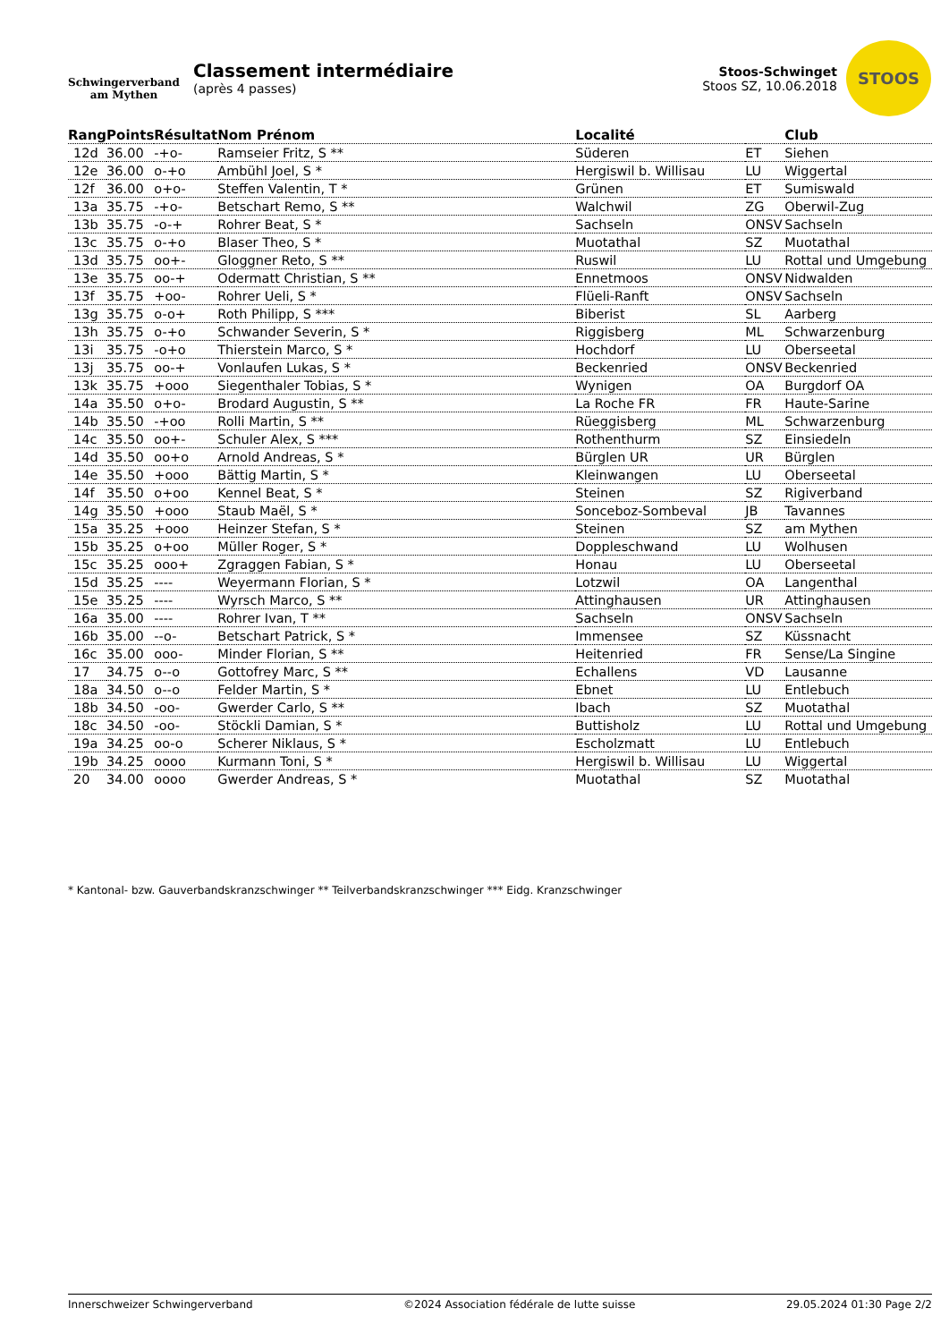Schwingerverband
am Mythen
Classement intermédiaire
(après 4 passes)
Stoos-Schwinget
Stoos SZ, 10.06.2018
STOOS
| Rang | Points | Résultat | Nom Prénom | Localité | | Club |
| --- | --- | --- | --- | --- | --- | --- |
| 12d | 36.00 | -+o- | Ramseier Fritz, S ** | Süderen | ET | Siehen |
| 12e | 36.00 | o-+o | Ambühl Joel, S * | Hergiswil b. Willisau | LU | Wiggertal |
| 12f | 36.00 | o+o- | Steffen Valentin, T * | Grünen | ET | Sumiswald |
| 13a | 35.75 | -+o- | Betschart Remo, S ** | Walchwil | ZG | Oberwil-Zug |
| 13b | 35.75 | -o-+ | Rohrer Beat, S * | Sachseln | ONSV | Sachseln |
| 13c | 35.75 | o-+o | Blaser Theo, S * | Muotathal | SZ | Muotathal |
| 13d | 35.75 | oo+- | Gloggner Reto, S ** | Ruswil | LU | Rottal und Umgebung |
| 13e | 35.75 | oo-+ | Odermatt Christian, S ** | Ennetmoos | ONSV | Nidwalden |
| 13f | 35.75 | +oo- | Rohrer Ueli, S * | Flüeli-Ranft | ONSV | Sachseln |
| 13g | 35.75 | o-o+ | Roth Philipp, S *** | Biberist | SL | Aarberg |
| 13h | 35.75 | o-+o | Schwander Severin, S * | Riggisberg | ML | Schwarzenburg |
| 13i | 35.75 | -o+o | Thierstein Marco, S * | Hochdorf | LU | Oberseetal |
| 13j | 35.75 | oo-+ | Vonlaufen Lukas, S * | Beckenried | ONSV | Beckenried |
| 13k | 35.75 | +ooo | Siegenthaler Tobias, S * | Wynigen | OA | Burgdorf OA |
| 14a | 35.50 | o+o- | Brodard Augustin, S ** | La Roche FR | FR | Haute-Sarine |
| 14b | 35.50 | -+oo | Rolli Martin, S ** | Rüeggisberg | ML | Schwarzenburg |
| 14c | 35.50 | oo+- | Schuler Alex, S *** | Rothenthurm | SZ | Einsiedeln |
| 14d | 35.50 | oo+o | Arnold Andreas, S * | Bürglen UR | UR | Bürglen |
| 14e | 35.50 | +ooo | Bättig Martin, S * | Kleinwangen | LU | Oberseetal |
| 14f | 35.50 | o+oo | Kennel Beat, S * | Steinen | SZ | Rigiverband |
| 14g | 35.50 | +ooo | Staub Maël, S * | Sonceboz-Sombeval | JB | Tavannes |
| 15a | 35.25 | +ooo | Heinzer Stefan, S * | Steinen | SZ | am Mythen |
| 15b | 35.25 | o+oo | Müller Roger, S * | Doppleschwand | LU | Wolhusen |
| 15c | 35.25 | ooo+ | Zgraggen Fabian, S * | Honau | LU | Oberseetal |
| 15d | 35.25 | ---- | Weyermann Florian, S * | Lotzwil | OA | Langenthal |
| 15e | 35.25 | ---- | Wyrsch Marco, S ** | Attinghausen | UR | Attinghausen |
| 16a | 35.00 | ---- | Rohrer Ivan, T ** | Sachseln | ONSV | Sachseln |
| 16b | 35.00 | --o- | Betschart Patrick, S * | Immensee | SZ | Küssnacht |
| 16c | 35.00 | ooo- | Minder Florian, S ** | Heitenried | FR | Sense/La Singine |
| 17 | 34.75 | o--o | Gottofrey Marc, S ** | Echallens | VD | Lausanne |
| 18a | 34.50 | o--o | Felder Martin, S * | Ebnet | LU | Entlebuch |
| 18b | 34.50 | -oo- | Gwerder Carlo, S ** | Ibach | SZ | Muotathal |
| 18c | 34.50 | -oo- | Stöckli Damian, S * | Buttisholz | LU | Rottal und Umgebung |
| 19a | 34.25 | oo-o | Scherer Niklaus, S * | Escholzmatt | LU | Entlebuch |
| 19b | 34.25 | oooo | Kurmann Toni, S * | Hergiswil b. Willisau | LU | Wiggertal |
| 20 | 34.00 | oooo | Gwerder Andreas, S * | Muotathal | SZ | Muotathal |
* Kantonal- bzw. Gauverbandskranzschwinger ** Teilverbandskranzschwinger *** Eidg. Kranzschwinger
Innerschweizer Schwingerverband ©2024 Association fédérale de lutte suisse 29.05.2024 01:30 Page 2/2